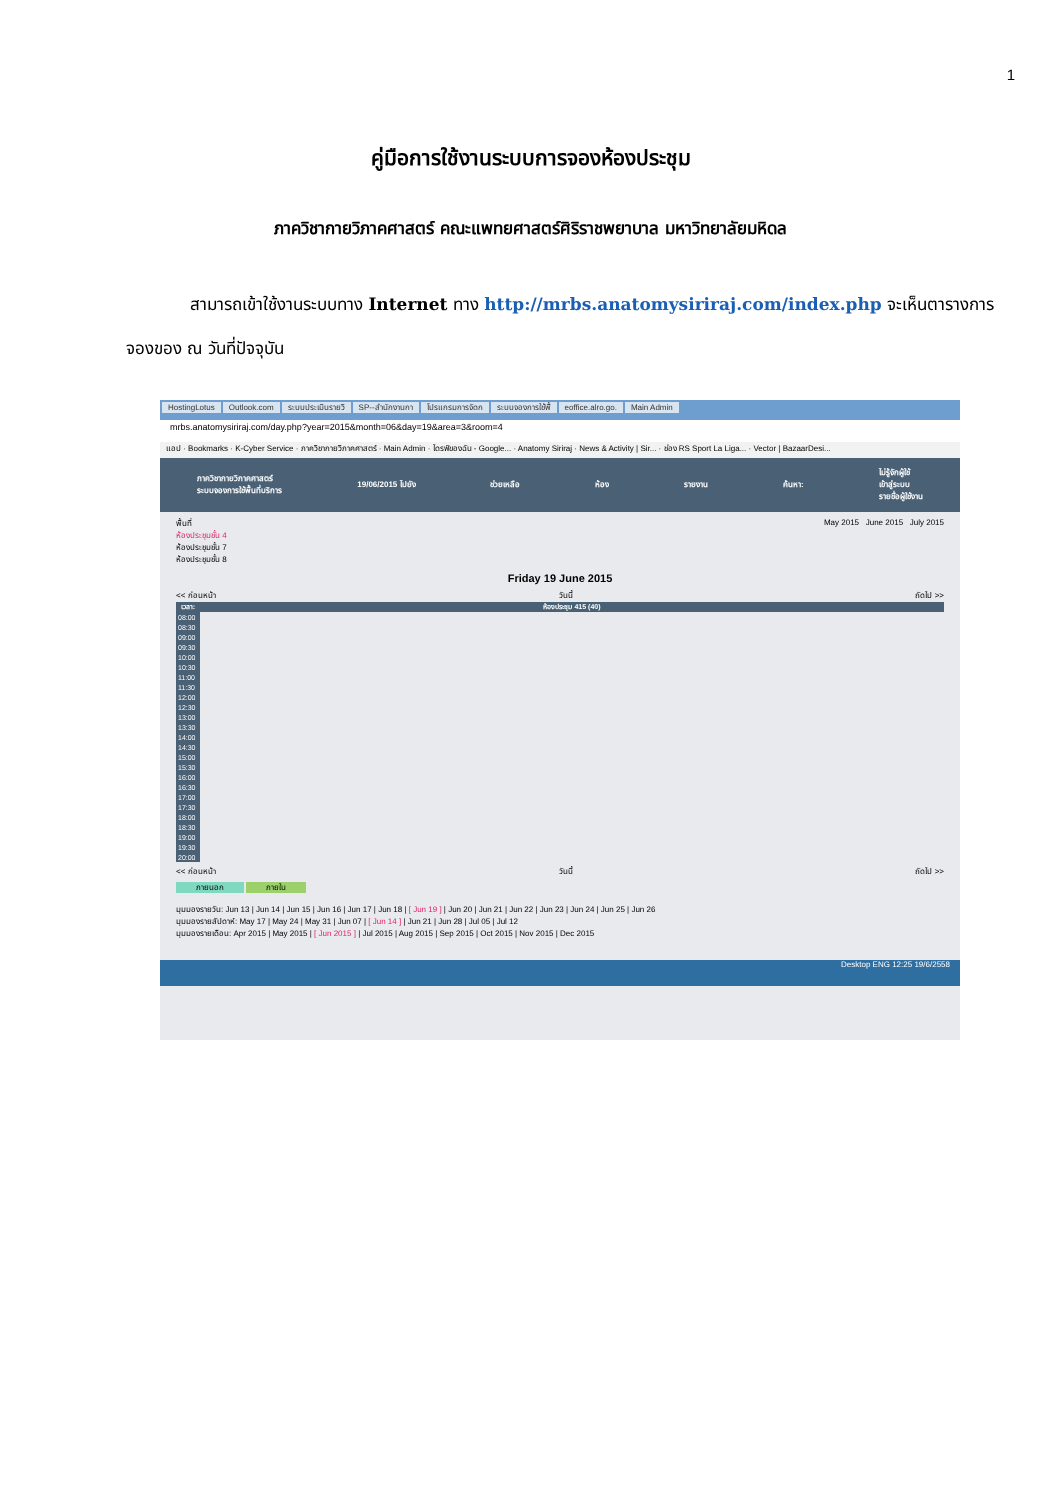1
คู่มือการใช้งานระบบการจองห้องประชุม
ภาควิชากายวิภาคศาสตร์ คณะแพทยศาสตร์ศิริราชพยาบาล มหาวิทยาลัยมหิดล
สามารถเข้าใช้งานระบบทาง Internet ทาง http://mrbs.anatomysiriraj.com/index.php จะเห็นตารางการจองของ ณ วันที่ปัจจุบัน
HostingLotus Outlook.com ระบบประเมินรายวิ SP--สำนักงานกา โปรแกรมการจัดก ระบบจองการใช้พื้ eoffice.alro.go. Main Admin
mrbs.anatomysiriraj.com/day.php?year=2015&month=06&day=19&area=3&room=4
แอป · Bookmarks · K-Cyber Service · ภาควิชากายวิภาคศาสตร์ · Main Admin · ไดรฟ์ของฉัน - Google... · Anatomy Siriraj · News & Activity | Sir... · ช่อง RS Sport La Liga... · Vector | BazaarDesi...
ภาควิชากายวิภาคศาสตร์
ระบบจองการใช้พื้นที่บริการ
19/06/2015 ไปยัง ช่วยเหลือ ห้อง รายงาน ค้นหา:
ไม่รู้จักผู้ใช้
เข้าสู่ระบบ
รายชื่อผู้ใช้งาน
พื้นที่
ห้องประชุมชั้น 4
ห้องประชุมชั้น 7
ห้องประชุมชั้น 8
May 2015 June 2015 July 2015
Friday 19 June 2015
<< ก่อนหน้า วันนี้ ถัดไป >>
| เวลา: | ห้องประชุม 415 (40) |
| --- | --- |
| 08:00 | |
| 08:30 | |
| 09:00 | |
| 09:30 | |
| 10:00 | |
| 10:30 | |
| 11:00 | |
| 11:30 | |
| 12:00 | |
| 12:30 | |
| 13:00 | |
| 13:30 | |
| 14:00 | |
| 14:30 | |
| 15:00 | |
| 15:30 | |
| 16:00 | |
| 16:30 | |
| 17:00 | |
| 17:30 | |
| 18:00 | |
| 18:30 | |
| 19:00 | |
| 19:30 | |
| 20:00 | |
<< ก่อนหน้า วันนี้ ถัดไป >>
ภายนอก ภายใน
มุมมองรายวัน: Jun 13 | Jun 14 | Jun 15 | Jun 16 | Jun 17 | Jun 18 | [ Jun 19 ] | Jun 20 | Jun 21 | Jun 22 | Jun 23 | Jun 24 | Jun 25 | Jun 26
มุมมองรายสัปดาห์: May 17 | May 24 | May 31 | Jun 07 | [ Jun 14 ] | Jun 21 | Jun 28 | Jul 05 | Jul 12
มุมมองรายเดือน: Apr 2015 | May 2015 | [ Jun 2015 ] | Jul 2015 | Aug 2015 | Sep 2015 | Oct 2015 | Nov 2015 | Dec 2015
Desktop ENG 12:25 19/6/2558